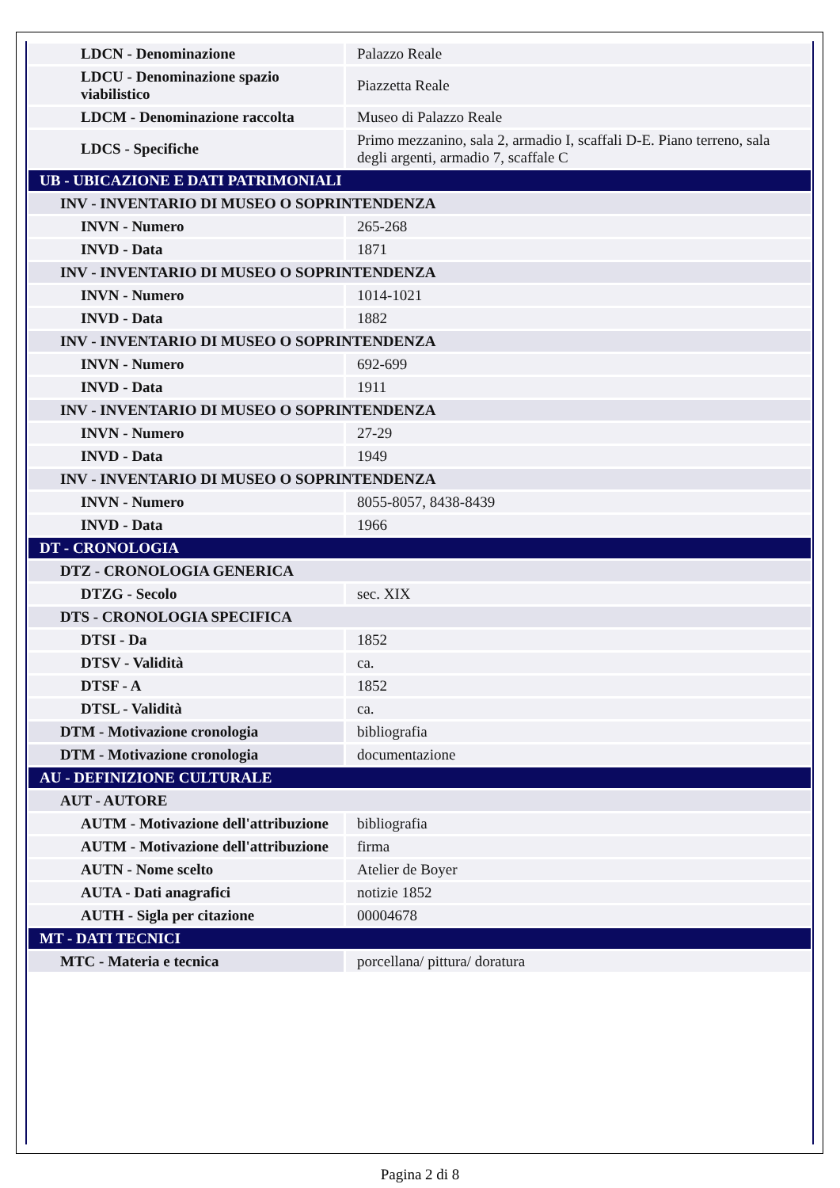| LDCN - Denominazione | Palazzo Reale |
| LDCU - Denominazione spazio viabilistico | Piazzetta Reale |
| LDCM - Denominazione raccolta | Museo di Palazzo Reale |
| LDCS - Specifiche | Primo mezzanino, sala 2, armadio I, scaffali D-E. Piano terreno, sala degli argenti, armadio 7, scaffale C |
| UB - UBICAZIONE E DATI PATRIMONIALI | |
| INV - INVENTARIO DI MUSEO O SOPRINTENDENZA | |
| INVN - Numero | 265-268 |
| INVD - Data | 1871 |
| INV - INVENTARIO DI MUSEO O SOPRINTENDENZA | |
| INVN - Numero | 1014-1021 |
| INVD - Data | 1882 |
| INV - INVENTARIO DI MUSEO O SOPRINTENDENZA | |
| INVN - Numero | 692-699 |
| INVD - Data | 1911 |
| INV - INVENTARIO DI MUSEO O SOPRINTENDENZA | |
| INVN - Numero | 27-29 |
| INVD - Data | 1949 |
| INV - INVENTARIO DI MUSEO O SOPRINTENDENZA | |
| INVN - Numero | 8055-8057, 8438-8439 |
| INVD - Data | 1966 |
| DT - CRONOLOGIA | |
| DTZ - CRONOLOGIA GENERICA | |
| DTZG - Secolo | sec. XIX |
| DTS - CRONOLOGIA SPECIFICA | |
| DTSI - Da | 1852 |
| DTSV - Validità | ca. |
| DTSF - A | 1852 |
| DTSL - Validità | ca. |
| DTM - Motivazione cronologia | bibliografia |
| DTM - Motivazione cronologia | documentazione |
| AU - DEFINIZIONE CULTURALE | |
| AUT - AUTORE | |
| AUTM - Motivazione dell'attribuzione | bibliografia |
| AUTM - Motivazione dell'attribuzione | firma |
| AUTN - Nome scelto | Atelier de Boyer |
| AUTA - Dati anagrafici | notizie 1852 |
| AUTH - Sigla per citazione | 00004678 |
| MT - DATI TECNICI | |
| MTC - Materia e tecnica | porcellana/ pittura/ doratura |
Pagina 2 di 8